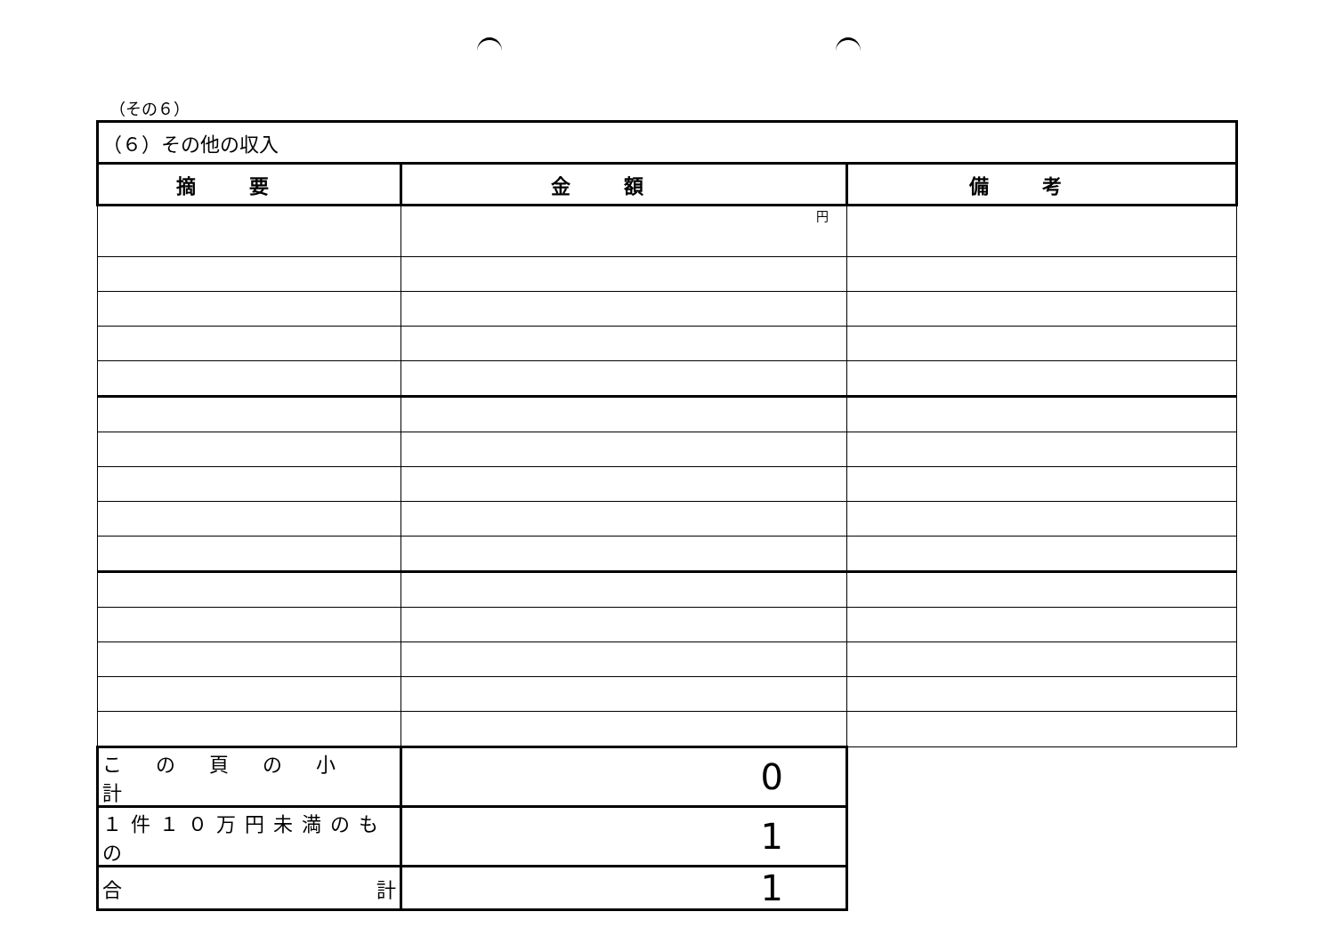（その６）
| （６）その他の収入 | | |
| 摘要 | 金額 | 備考 |
| | 円 | |
| この頁の小計 | 0 | |
| １件１０万円未満のもの | 1 | |
| 合 計 | 1 | |